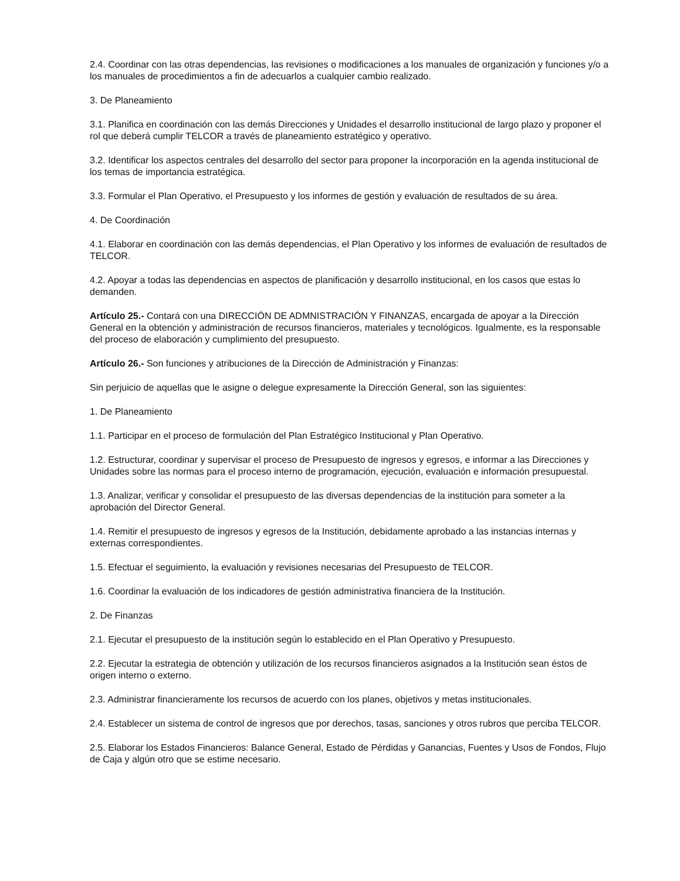2.4. Coordinar con las otras dependencias, las revisiones o modificaciones a los manuales de organización y funciones y/o a los manuales de procedimientos a fin de adecuarlos a cualquier cambio realizado.
3. De Planeamiento
3.1. Planifica en coordinación con las demás Direcciones y Unidades el desarrollo institucional de largo plazo y proponer el rol que deberá cumplir TELCOR a través de planeamiento estratégico y operativo.
3.2. Identificar los aspectos centrales del desarrollo del sector para proponer la incorporación en la agenda institucional de los temas de importancia estratégica.
3.3. Formular el Plan Operativo, el Presupuesto y los informes de gestión y evaluación de resultados de su área.
4. De Coordinación
4.1. Elaborar en coordinación con las demás dependencias, el Plan Operativo y los informes de evaluación de resultados de TELCOR.
4.2. Apoyar a todas las dependencias en aspectos de planificación y desarrollo institucional, en los casos que estas lo demanden.
Artículo 25.- Contará con una DIRECCIÓN DE ADMNISTRACIÓN Y FINANZAS, encargada de apoyar a la Dirección General en la obtención y administración de recursos financieros, materiales y tecnológicos. Igualmente, es la responsable del proceso de elaboración y cumplimiento del presupuesto.
Artículo 26.- Son funciones y atribuciones de la Dirección de Administración y Finanzas:
Sin perjuicio de aquellas que le asigne o delegue expresamente la Dirección General, son las siguientes:
1. De Planeamiento
1.1. Participar en el proceso de formulación del Plan Estratégico Institucional y Plan Operativo.
1.2. Estructurar, coordinar y supervisar el proceso de Presupuesto de ingresos y egresos, e informar a las Direcciones y Unidades sobre las normas para el proceso interno de programación, ejecución, evaluación e información presupuestal.
1.3. Analizar, verificar y consolidar el presupuesto de las diversas dependencias de la institución para someter a la aprobación del Director General.
1.4. Remitir el presupuesto de ingresos y egresos de la Institución, debidamente aprobado a las instancias internas y externas correspondientes.
1.5. Efectuar el seguimiento, la evaluación y revisiones necesarias del Presupuesto de TELCOR.
1.6. Coordinar la evaluación de los indicadores de gestión administrativa financiera de la Institución.
2. De Finanzas
2.1. Ejecutar el presupuesto de la institución según lo establecido en el Plan Operativo y Presupuesto.
2.2. Ejecutar la estrategia de obtención y utilización de los recursos financieros asignados a la Institución sean éstos de origen interno o externo.
2.3. Administrar financieramente los recursos de acuerdo con los planes, objetivos y metas institucionales.
2.4. Establecer un sistema de control de ingresos que por derechos, tasas, sanciones y otros rubros que perciba TELCOR.
2.5. Elaborar los Estados Financieros: Balance General, Estado de Pérdidas y Ganancias, Fuentes y Usos de Fondos, Flujo de Caja y algún otro que se estime necesario.